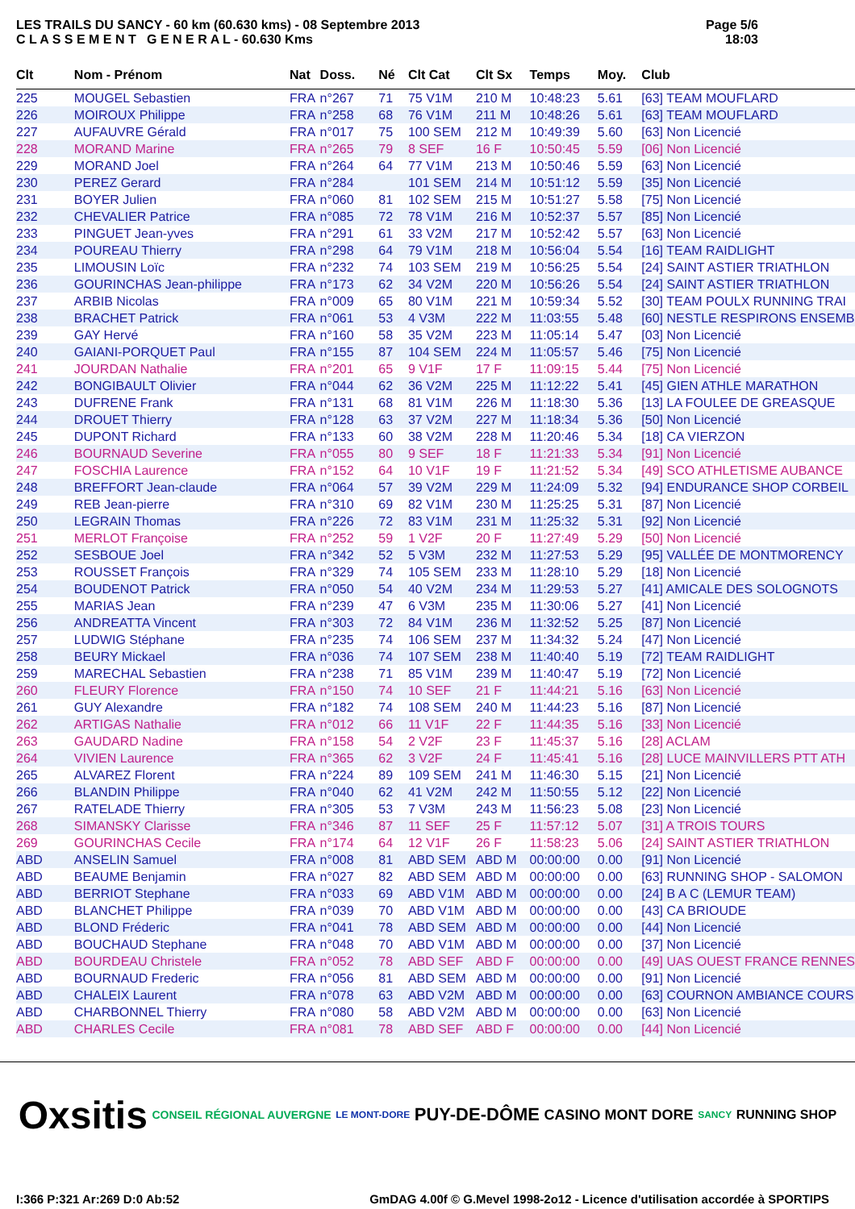LES TRAILS DU SANCY - 60 km (60.630 kms) - 08 Septembre 2013
C L A S S E M E N T G E N E R A L - 60.630 Kms
Page 5/6
18:03
| Clt | Nom - Prénom | Nat | Doss. | Né | Clt Cat | Clt Sx | Temps | Moy. | Club |
| --- | --- | --- | --- | --- | --- | --- | --- | --- | --- |
| 225 | MOUGEL Sebastien | FRA | n°267 | 71 | 75 V1M | 210 M | 10:48:23 | 5.61 | [63] TEAM MOUFLARD |
| 226 | MOIROUX Philippe | FRA | n°258 | 68 | 76 V1M | 211 M | 10:48:26 | 5.61 | [63] TEAM MOUFLARD |
| 227 | AUFAUVRE Gérald | FRA | n°017 | 75 | 100 SEM | 212 M | 10:49:39 | 5.60 | [63] Non Licencié |
| 228 | MORAND Marine | FRA | n°265 | 79 | 8 SEF | 16 F | 10:50:45 | 5.59 | [06] Non Licencié |
| 229 | MORAND Joel | FRA | n°264 | 64 | 77 V1M | 213 M | 10:50:46 | 5.59 | [63] Non Licencié |
| 230 | PEREZ Gerard | FRA | n°284 | | 101 SEM | 214 M | 10:51:12 | 5.59 | [35] Non Licencié |
| 231 | BOYER Julien | FRA | n°060 | 81 | 102 SEM | 215 M | 10:51:27 | 5.58 | [75] Non Licencié |
| 232 | CHEVALIER Patrice | FRA | n°085 | 72 | 78 V1M | 216 M | 10:52:37 | 5.57 | [85] Non Licencié |
| 233 | PINGUET Jean-yves | FRA | n°291 | 61 | 33 V2M | 217 M | 10:52:42 | 5.57 | [63] Non Licencié |
| 234 | POUREAU Thierry | FRA | n°298 | 64 | 79 V1M | 218 M | 10:56:04 | 5.54 | [16] TEAM RAIDLIGHT |
| 235 | LIMOUSIN Loïc | FRA | n°232 | 74 | 103 SEM | 219 M | 10:56:25 | 5.54 | [24] SAINT ASTIER TRIATHLON |
| 236 | GOURINCHAS Jean-philippe | FRA | n°173 | 62 | 34 V2M | 220 M | 10:56:26 | 5.54 | [24] SAINT ASTIER TRIATHLON |
| 237 | ARBIB Nicolas | FRA | n°009 | 65 | 80 V1M | 221 M | 10:59:34 | 5.52 | [30] TEAM POULX RUNNING TRAI |
| 238 | BRACHET Patrick | FRA | n°061 | 53 | 4 V3M | 222 M | 11:03:55 | 5.48 | [60] NESTLE RESPIRONS ENSEMB |
| 239 | GAY Hervé | FRA | n°160 | 58 | 35 V2M | 223 M | 11:05:14 | 5.47 | [03] Non Licencié |
| 240 | GAIANI-PORQUET Paul | FRA | n°155 | 87 | 104 SEM | 224 M | 11:05:57 | 5.46 | [75] Non Licencié |
| 241 | JOURDAN Nathalie | FRA | n°201 | 65 | 9 V1F | 17 F | 11:09:15 | 5.44 | [75] Non Licencié |
| 242 | BONGIBAULT Olivier | FRA | n°044 | 62 | 36 V2M | 225 M | 11:12:22 | 5.41 | [45] GIEN ATHLE MARATHON |
| 243 | DUFRENE Frank | FRA | n°131 | 68 | 81 V1M | 226 M | 11:18:30 | 5.36 | [13] LA FOULEE DE GREASQUE |
| 244 | DROUET Thierry | FRA | n°128 | 63 | 37 V2M | 227 M | 11:18:34 | 5.36 | [50] Non Licencié |
| 245 | DUPONT Richard | FRA | n°133 | 60 | 38 V2M | 228 M | 11:20:46 | 5.34 | [18] CA VIERZON |
| 246 | BOURNAUD Severine | FRA | n°055 | 80 | 9 SEF | 18 F | 11:21:33 | 5.34 | [91] Non Licencié |
| 247 | FOSCHIA Laurence | FRA | n°152 | 64 | 10 V1F | 19 F | 11:21:52 | 5.34 | [49] SCO ATHLETISME AUBANCE |
| 248 | BREFFORT Jean-claude | FRA | n°064 | 57 | 39 V2M | 229 M | 11:24:09 | 5.32 | [94] ENDURANCE SHOP CORBEIL |
| 249 | REB Jean-pierre | FRA | n°310 | 69 | 82 V1M | 230 M | 11:25:25 | 5.31 | [87] Non Licencié |
| 250 | LEGRAIN Thomas | FRA | n°226 | 72 | 83 V1M | 231 M | 11:25:32 | 5.31 | [92] Non Licencié |
| 251 | MERLOT Françoise | FRA | n°252 | 59 | 1 V2F | 20 F | 11:27:49 | 5.29 | [50] Non Licencié |
| 252 | SESBOUE Joel | FRA | n°342 | 52 | 5 V3M | 232 M | 11:27:53 | 5.29 | [95] VALLÉE DE MONTMORENCY |
| 253 | ROUSSET François | FRA | n°329 | 74 | 105 SEM | 233 M | 11:28:10 | 5.29 | [18] Non Licencié |
| 254 | BOUDENOT Patrick | FRA | n°050 | 54 | 40 V2M | 234 M | 11:29:53 | 5.27 | [41] AMICALE DES SOLOGNOTS |
| 255 | MARIAS Jean | FRA | n°239 | 47 | 6 V3M | 235 M | 11:30:06 | 5.27 | [41] Non Licencié |
| 256 | ANDREATTA Vincent | FRA | n°303 | 72 | 84 V1M | 236 M | 11:32:52 | 5.25 | [87] Non Licencié |
| 257 | LUDWIG Stéphane | FRA | n°235 | 74 | 106 SEM | 237 M | 11:34:32 | 5.24 | [47] Non Licencié |
| 258 | BEURY Mickael | FRA | n°036 | 74 | 107 SEM | 238 M | 11:40:40 | 5.19 | [72] TEAM RAIDLIGHT |
| 259 | MARECHAL Sebastien | FRA | n°238 | 71 | 85 V1M | 239 M | 11:40:47 | 5.19 | [72] Non Licencié |
| 260 | FLEURY Florence | FRA | n°150 | 74 | 10 SEF | 21 F | 11:44:21 | 5.16 | [63] Non Licencié |
| 261 | GUY Alexandre | FRA | n°182 | 74 | 108 SEM | 240 M | 11:44:23 | 5.16 | [87] Non Licencié |
| 262 | ARTIGAS Nathalie | FRA | n°012 | 66 | 11 V1F | 22 F | 11:44:35 | 5.16 | [33] Non Licencié |
| 263 | GAUDARD Nadine | FRA | n°158 | 54 | 2 V2F | 23 F | 11:45:37 | 5.16 | [28] ACLAM |
| 264 | VIVIEN Laurence | FRA | n°365 | 62 | 3 V2F | 24 F | 11:45:41 | 5.16 | [28] LUCE MAINVILLERS PTT ATH |
| 265 | ALVAREZ Florent | FRA | n°224 | 89 | 109 SEM | 241 M | 11:46:30 | 5.15 | [21] Non Licencié |
| 266 | BLANDIN Philippe | FRA | n°040 | 62 | 41 V2M | 242 M | 11:50:55 | 5.12 | [22] Non Licencié |
| 267 | RATELADE Thierry | FRA | n°305 | 53 | 7 V3M | 243 M | 11:56:23 | 5.08 | [23] Non Licencié |
| 268 | SIMANSKY Clarisse | FRA | n°346 | 87 | 11 SEF | 25 F | 11:57:12 | 5.07 | [31] A TROIS TOURS |
| 269 | GOURINCHAS Cecile | FRA | n°174 | 64 | 12 V1F | 26 F | 11:58:23 | 5.06 | [24] SAINT ASTIER TRIATHLON |
| ABD | ANSELIN Samuel | FRA | n°008 | 81 | ABD SEM | ABD M | 00:00:00 | 0.00 | [91] Non Licencié |
| ABD | BEAUME Benjamin | FRA | n°027 | 82 | ABD SEM | ABD M | 00:00:00 | 0.00 | [63] RUNNING SHOP - SALOMON |
| ABD | BERRIOT Stephane | FRA | n°033 | 69 | ABD V1M | ABD M | 00:00:00 | 0.00 | [24] B A C (LEMUR TEAM) |
| ABD | BLANCHET Philippe | FRA | n°039 | 70 | ABD V1M | ABD M | 00:00:00 | 0.00 | [43] CA BRIOUDE |
| ABD | BLOND Fréderic | FRA | n°041 | 78 | ABD SEM | ABD M | 00:00:00 | 0.00 | [44] Non Licencié |
| ABD | BOUCHAUD Stephane | FRA | n°048 | 70 | ABD V1M | ABD M | 00:00:00 | 0.00 | [37] Non Licencié |
| ABD | BOURDEAU Christele | FRA | n°052 | 78 | ABD SEF | ABD F | 00:00:00 | 0.00 | [49] UAS OUEST FRANCE RENNES |
| ABD | BOURNAUD Frederic | FRA | n°056 | 81 | ABD SEM | ABD M | 00:00:00 | 0.00 | [91] Non Licencié |
| ABD | CHALEIX Laurent | FRA | n°078 | 63 | ABD V2M | ABD M | 00:00:00 | 0.00 | [63] COURNON AMBIANCE COURS |
| ABD | CHARBONNEL Thierry | FRA | n°080 | 58 | ABD V2M | ABD M | 00:00:00 | 0.00 | [63] Non Licencié |
| ABD | CHARLES Cecile | FRA | n°081 | 78 | ABD SEF | ABD F | 00:00:00 | 0.00 | [44] Non Licencié |
Oxsitis
CONSEIL RÉGIONAL AUVERGNE
LE MONT-DORE
PUY-DE-DÔME
CASINO MONT DORE
SANCY
RUNNING SHOP
I:366 P:321 Ar:269 D:0 Ab:52 GmDAG 4.00f © G.Mevel 1998-2o12 - Licence d'utilisation accordée à SPORTIPS